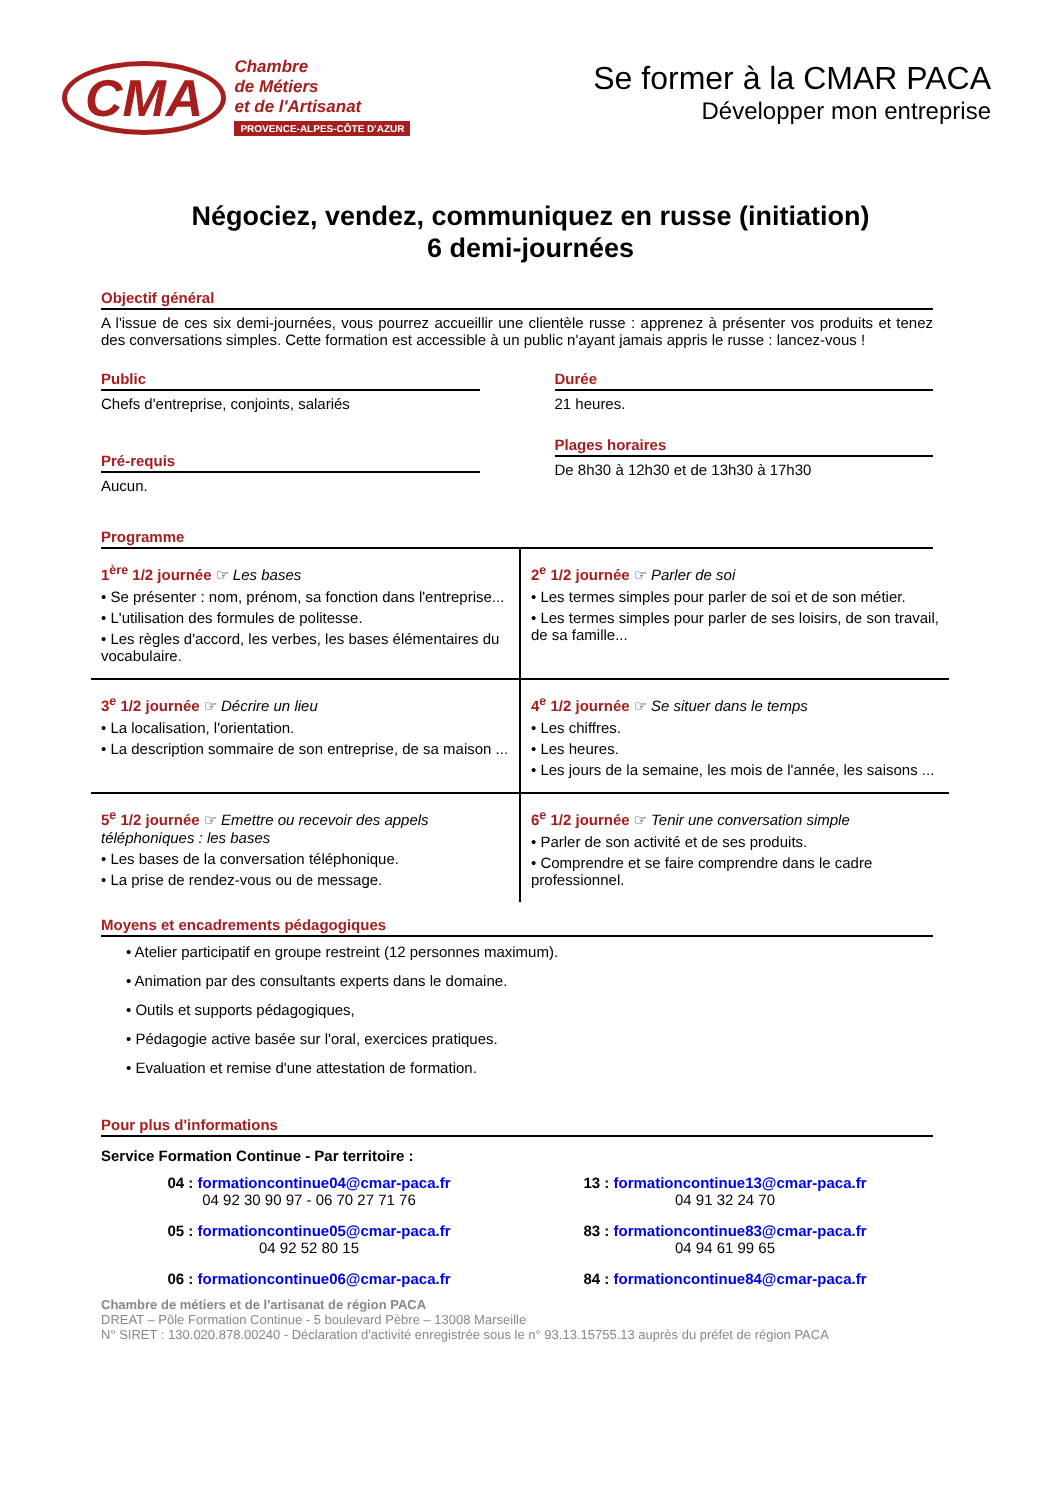CMA
Chambre
de Métiers
et de l'Artisanat
PROVENCE-ALPES-CÔTE D'AZUR
Se former à la CMAR PACA
Développer mon entreprise
Négociez, vendez, communiquez en russe (initiation)
6 demi-journées
Objectif général
A l'issue de ces six demi-journées, vous pourrez accueillir une clientèle russe : apprenez à présenter vos produits et tenez des conversations simples. Cette formation est accessible à un public n'ayant jamais appris le russe : lancez-vous !
Public
Chefs d'entreprise, conjoints, salariés
Pré-requis
Aucun.
Durée
21 heures.
Plages horaires
De 8h30 à 12h30 et de 13h30 à 17h30
Programme
| 1<sup>ère</sup> 1/2 journée ☞ Les bases • Se présenter : nom, prénom, sa fonction dans l'entreprise... • L'utilisation des formules de politesse. • Les règles d'accord, les verbes, les bases élémentaires du vocabulaire. | 2<sup>e</sup> 1/2 journée ☞ Parler de soi • Les termes simples pour parler de soi et de son métier. • Les termes simples pour parler de ses loisirs, de son travail, de sa famille... |
| 3<sup>e</sup> 1/2 journée ☞ Décrire un lieu • La localisation, l'orientation. • La description sommaire de son entreprise, de sa maison ... | 4<sup>e</sup> 1/2 journée ☞ Se situer dans le temps • Les chiffres. • Les heures. • Les jours de la semaine, les mois de l'année, les saisons ... |
| 5<sup>e</sup> 1/2 journée ☞ Emettre ou recevoir des appels téléphoniques : les bases • Les bases de la conversation téléphonique. • La prise de rendez-vous ou de message. | 6<sup>e</sup> 1/2 journée ☞ Tenir une conversation simple • Parler de son activité et de ses produits. • Comprendre et se faire comprendre dans le cadre professionnel. |
Moyens et encadrements pédagogiques
• Atelier participatif en groupe restreint (12 personnes maximum).
• Animation par des consultants experts dans le domaine.
• Outils et supports pédagogiques,
• Pédagogie active basée sur l'oral, exercices pratiques.
• Evaluation et remise d'une attestation de formation.
Pour plus d'informations
Service Formation Continue - Par territoire :
04 : formationcontinue04@cmar-paca.fr
04 92 30 90 97 - 06 70 27 71 76
13 : formationcontinue13@cmar-paca.fr
04 91 32 24 70
05 : formationcontinue05@cmar-paca.fr
04 92 52 80 15
83 : formationcontinue83@cmar-paca.fr
04 94 61 99 65
06 : formationcontinue06@cmar-paca.fr
84 : formationcontinue84@cmar-paca.fr
Chambre de métiers et de l'artisanat de région PACA
DREAT – Pôle Formation Continue - 5 boulevard Pèbre – 13008 Marseille
N° SIRET : 130.020.878.00240 - Déclaration d'activité enregistrée sous le n° 93.13.15755.13 auprès du préfet de région PACA